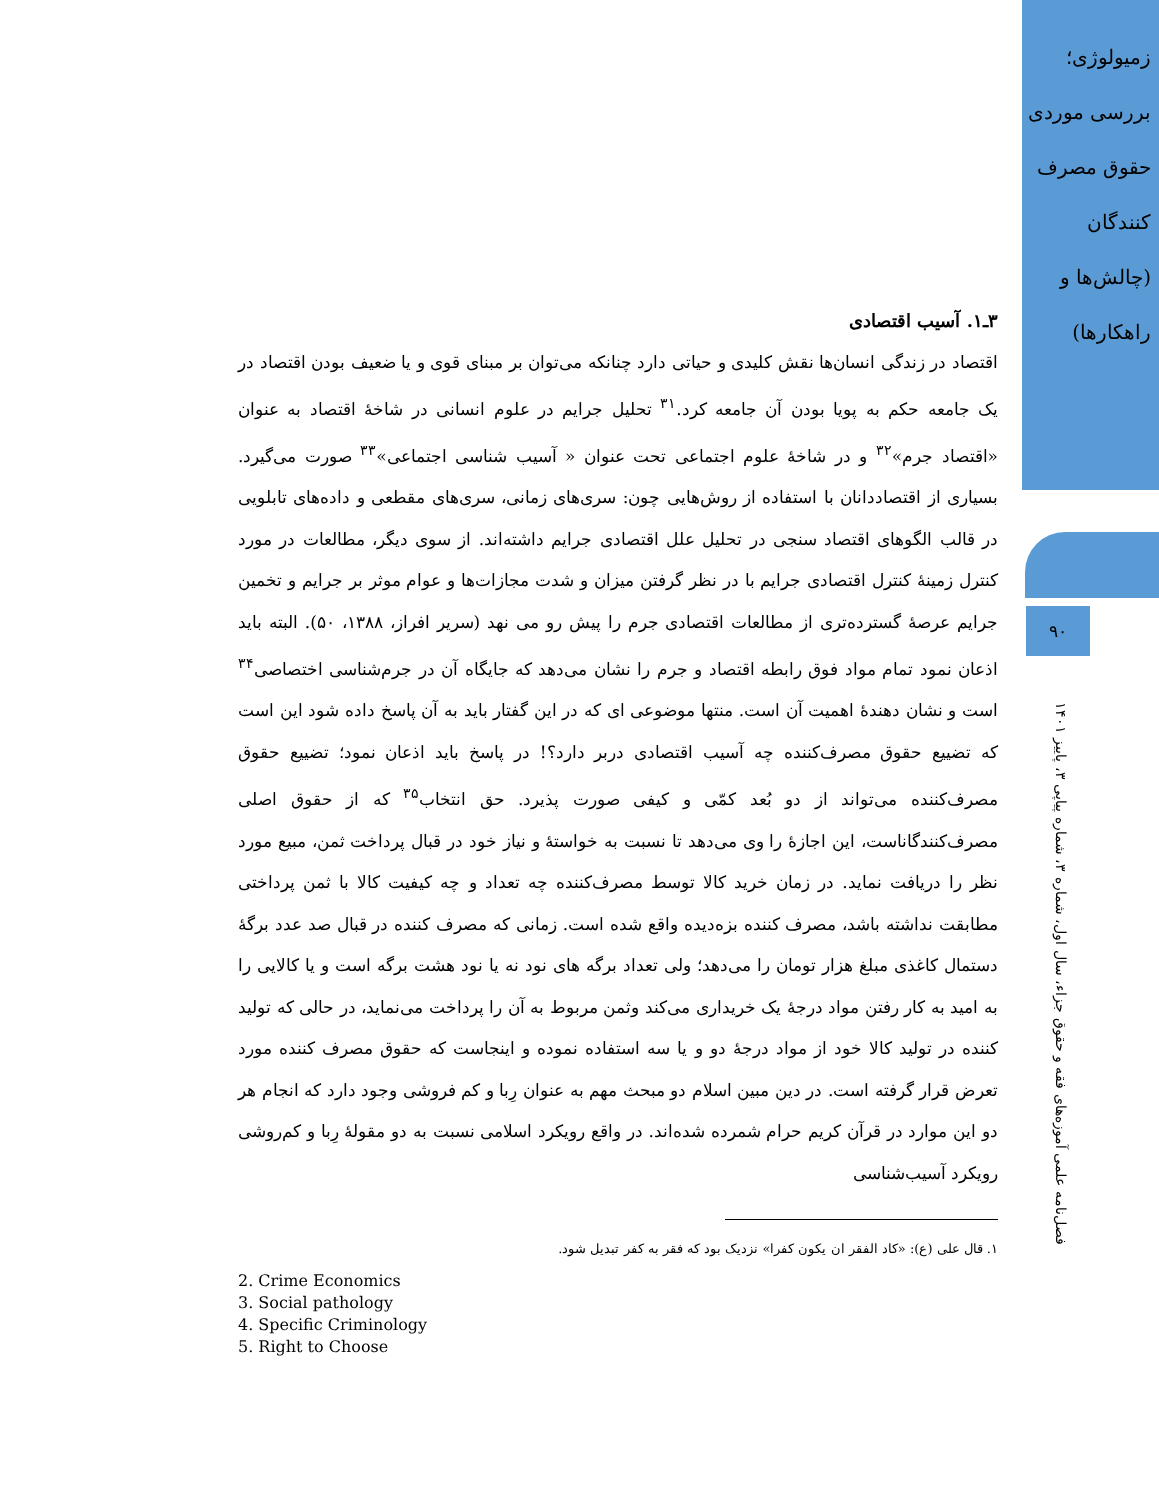زمیولوژی؛ بررسی موردی حقوق مصرف کنندگان (چالش‌ها و راهکارها)
۹۰
فصل‌نامه علمی آموزه‌های فقه و حقوق جزاء، سال اول، شماره ۳، شماره پیاپی ۳، پاییز ۱۴۰۱
۳ـ۱. آسیب اقتصادی
اقتصاد در زندگی انسان‌ها نقش کلیدی و حیاتی دارد چنانکه می‌توان بر مبنای قوی و یا ضعیف بودن اقتصاد در یک جامعه حکم به پویا بودن آن جامعه کرد.<sup>۳۱</sup> تحلیل جرایم در علوم انسانی در شاخهٔ اقتصاد به عنوان «اقتصاد جرم»<sup>۳۲</sup> و در شاخهٔ علوم اجتماعی تحت عنوان « آسیب شناسی اجتماعی»<sup>۳۳</sup> صورت می‌گیرد. بسیاری از اقتصاددانان با استفاده از روش‌هایی چون: سری‌های زمانی، سری‌های مقطعی و داده‌های تابلویی در قالب الگوهای اقتصاد سنجی در تحلیل علل اقتصادی جرایم داشته‌اند. از سوی دیگر، مطالعات در مورد کنترل زمینهٔ کنترل اقتصادی جرایم با در نظر گرفتن میزان و شدت مجازات‌ها و عوام موثر بر جرایم و تخمین جرایم عرصهٔ گسترده‌تری از مطالعات اقتصادی جرم را پیش رو می نهد (سریر افراز، ۱۳۸۸، ۵۰). البته باید اذعان نمود تمام مواد فوق رابطه اقتصاد و جرم را نشان می‌دهد که جایگاه آن در جرم‌شناسی اختصاصی<sup>۳۴</sup> است و نشان دهندهٔ اهمیت آن است. منتها موضوعی ای که در این گفتار باید به آن پاسخ داده شود این است که تضییع حقوق مصرف‌کننده چه آسیب اقتصادی دربر دارد؟! در پاسخ باید اذعان نمود؛ تضییع حقوق مصرف‌کننده می‌تواند از دو بُعد کمّی و کیفی صورت پذیرد. حق انتخاب<sup>۳۵</sup> که از حقوق اصلی مصرف‌کنندگاناست، این اجازهٔ را وی می‌دهد تا نسبت به خواستهٔ و نیاز خود در قبال پرداخت ثمن، مبیع مورد نظر را دریافت نماید. در زمان خرید کالا توسط مصرف‌کننده چه تعداد و چه کیفیت کالا با ثمن پرداختی مطابقت نداشته باشد، مصرف کننده بزه‌دیده واقع شده است. زمانی که مصرف کننده در قبال صد عدد برگهٔ دستمال کاغذی مبلغ هزار تومان را می‌دهد؛ ولی تعداد برگه های نود نه یا نود هشت برگه است و یا کالایی را به امید به کار رفتن مواد درجهٔ یک خریداری می‌کند وثمن مربوط به آن را پرداخت می‌نماید، در حالی که تولید کننده در تولید کالا خود از مواد درجهٔ دو و یا سه استفاده نموده و اینجاست که حقوق مصرف کننده مورد تعرض قرار گرفته است. در دین مبین اسلام دو مبحث مهم به عنوان رِبا و کم فروشی وجود دارد که انجام هر دو این موارد در قرآن کریم حرام شمرده شده‌اند. در واقع رویکرد اسلامی نسبت به دو مقولهٔ رِبا و کم‌روشی رویکرد آسیب‌شناسی
۱. قال علی (ع): «کاد الفقر ان یکون کفرا» نزدیک بود که فقر به کفر تبدیل شود.
2. Crime Economics
3. Social pathology
4. Specific Criminology
5. Right to Choose